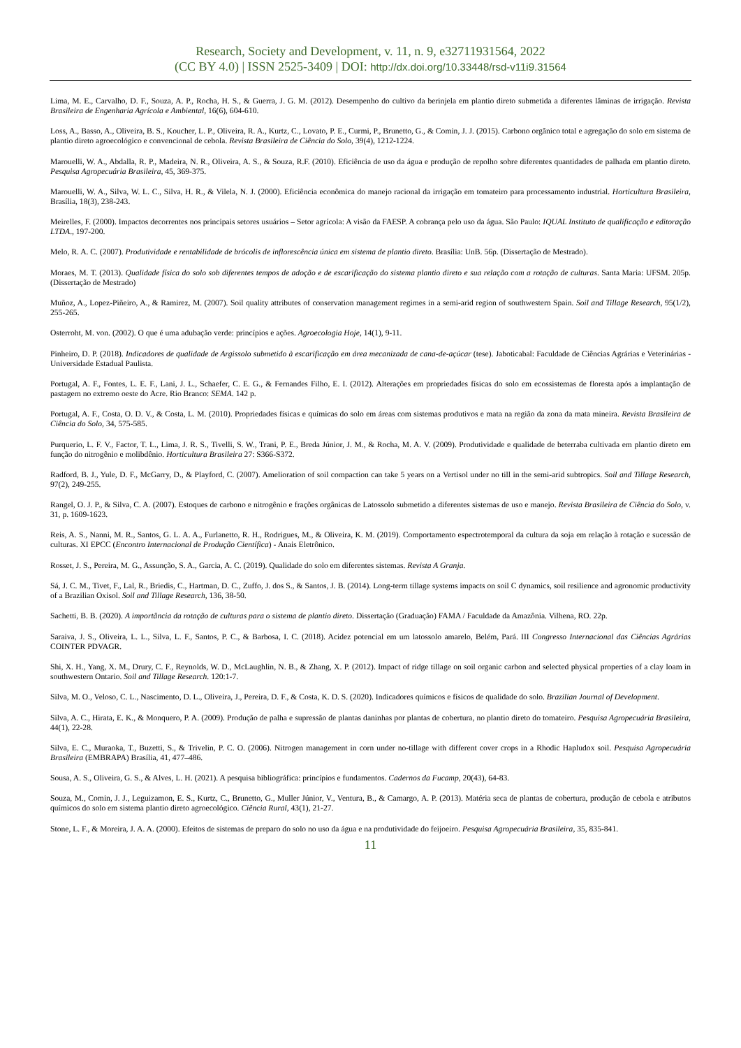Research, Society and Development, v. 11, n. 9, e32711931564, 2022
(CC BY 4.0) | ISSN 2525-3409 | DOI: http://dx.doi.org/10.33448/rsd-v11i9.31564
Lima, M. E., Carvalho, D. F., Souza, A. P., Rocha, H. S., & Guerra, J. G. M. (2012). Desempenho do cultivo da berinjela em plantio direto submetida a diferentes lâminas de irrigação. Revista Brasileira de Engenharia Agrícola e Ambiental, 16(6), 604-610.
Loss, A., Basso, A., Oliveira, B. S., Koucher, L. P., Oliveira, R. A., Kurtz, C., Lovato, P. E., Curmi, P., Brunetto, G., & Comin, J. J. (2015). Carbono orgânico total e agregação do solo em sistema de plantio direto agroecológico e convencional de cebola. Revista Brasileira de Ciência do Solo, 39(4), 1212-1224.
Marouelli, W. A., Abdalla, R. P., Madeira, N. R., Oliveira, A. S., & Souza, R.F. (2010). Eficiência de uso da água e produção de repolho sobre diferentes quantidades de palhada em plantio direto. Pesquisa Agropecuária Brasileira, 45, 369-375.
Marouelli, W. A., Silva, W. L. C., Silva, H. R., & Vilela, N. J. (2000). Eficiência econômica do manejo racional da irrigação em tomateiro para processamento industrial. Horticultura Brasileira, Brasília, 18(3), 238-243.
Meirelles, F. (2000). Impactos decorrentes nos principais setores usuários – Setor agrícola: A visão da FAESP. A cobrança pelo uso da água. São Paulo: IQUAL Instituto de qualificação e editoração LTDA., 197-200.
Melo, R. A. C. (2007). Produtividade e rentabilidade de brócolis de inflorescência única em sistema de plantio direto. Brasília: UnB. 56p. (Dissertação de Mestrado).
Moraes, M. T. (2013). Qualidade física do solo sob diferentes tempos de adoção e de escarificação do sistema plantio direto e sua relação com a rotação de culturas. Santa Maria: UFSM. 205p. (Dissertação de Mestrado)
Muñoz, A., Lopez-Piñeiro, A., & Ramirez, M. (2007). Soil quality attributes of conservation management regimes in a semi-arid region of southwestern Spain. Soil and Tillage Research, 95(1/2), 255-265.
Osterroht, M. von. (2002). O que é uma adubação verde: princípios e ações. Agroecologia Hoje, 14(1), 9-11.
Pinheiro, D. P. (2018). Indicadores de qualidade de Argissolo submetido à escarificação em área mecanizada de cana-de-açúcar (tese). Jaboticabal: Faculdade de Ciências Agrárias e Veterinárias - Universidade Estadual Paulista.
Portugal, A. F., Fontes, L. E. F., Lani, J. L., Schaefer, C. E. G., & Fernandes Filho, E. I. (2012). Alterações em propriedades físicas do solo em ecossistemas de floresta após a implantação de pastagem no extremo oeste do Acre. Rio Branco: SEMA. 142 p.
Portugal, A. F., Costa, O. D. V., & Costa, L. M. (2010). Propriedades físicas e químicas do solo em áreas com sistemas produtivos e mata na região da zona da mata mineira. Revista Brasileira de Ciência do Solo, 34, 575-585.
Purquerio, L. F. V., Factor, T. L., Lima, J. R. S., Tivelli, S. W., Trani, P. E., Breda Júnior, J. M., & Rocha, M. A. V. (2009). Produtividade e qualidade de beterraba cultivada em plantio direto em função do nitrogênio e molibdênio. Horticultura Brasileira 27: S366-S372.
Radford, B. J., Yule, D. F., McGarry, D., & Playford, C. (2007). Amelioration of soil compaction can take 5 years on a Vertisol under no till in the semi-arid subtropics. Soil and Tillage Research, 97(2), 249-255.
Rangel, O. J. P., & Silva, C. A. (2007). Estoques de carbono e nitrogênio e frações orgânicas de Latossolo submetido a diferentes sistemas de uso e manejo. Revista Brasileira de Ciência do Solo, v. 31, p. 1609-1623.
Reis, A. S., Nanni, M. R., Santos, G. L. A. A., Furlanetto, R. H., Rodrigues, M., & Oliveira, K. M. (2019). Comportamento espectrotemporal da cultura da soja em relação à rotação e sucessão de culturas. XI EPCC (Encontro Internacional de Produção Científica) - Anais Eletrônico.
Rosset, J. S., Pereira, M. G., Assunção, S. A., Garcia, A. C. (2019). Qualidade do solo em diferentes sistemas. Revista A Granja.
Sá, J. C. M., Tivet, F., Lal, R., Briedis, C., Hartman, D. C., Zuffo, J. dos S., & Santos, J. B. (2014). Long-term tillage systems impacts on soil C dynamics, soil resilience and agronomic productivity of a Brazilian Oxisol. Soil and Tillage Research, 136, 38-50.
Sachetti, B. B. (2020). A importância da rotação de culturas para o sistema de plantio direto. Dissertação (Graduação) FAMA / Faculdade da Amazônia. Vilhena, RO. 22p.
Saraiva, J. S., Oliveira, L. L., Silva, L. F., Santos, P. C., & Barbosa, I. C. (2018). Acidez potencial em um latossolo amarelo, Belém, Pará. III Congresso Internacional das Ciências Agrárias COINTER PDVAGR.
Shi, X. H., Yang, X. M., Drury, C. F., Reynolds, W. D., McLaughlin, N. B., & Zhang, X. P. (2012). Impact of ridge tillage on soil organic carbon and selected physical properties of a clay loam in southwestern Ontario. Soil and Tillage Research. 120:1-7.
Silva, M. O., Veloso, C. L., Nascimento, D. L., Oliveira, J., Pereira, D. F., & Costa, K. D. S. (2020). Indicadores químicos e físicos de qualidade do solo. Brazilian Journal of Development.
Silva, A. C., Hirata, E. K., & Monquero, P. A. (2009). Produção de palha e supressão de plantas daninhas por plantas de cobertura, no plantio direto do tomateiro. Pesquisa Agropecuária Brasileira, 44(1), 22-28.
Silva, E. C., Muraoka, T., Buzetti, S., & Trivelin, P. C. O. (2006). Nitrogen management in corn under no-tillage with different cover crops in a Rhodic Hapludox soil. Pesquisa Agropecuária Brasileira (EMBRAPA) Brasília, 41, 477–486.
Sousa, A. S., Oliveira, G. S., & Alves, L. H. (2021). A pesquisa bibliográfica: princípios e fundamentos. Cadernos da Fucamp, 20(43), 64-83.
Souza, M., Comin, J. J., Leguizamon, E. S., Kurtz, C., Brunetto, G., Muller Júnior, V., Ventura, B., & Camargo, A. P. (2013). Matéria seca de plantas de cobertura, produção de cebola e atributos químicos do solo em sistema plantio direto agroecológico. Ciência Rural, 43(1), 21-27.
Stone, L. F., & Moreira, J. A. A. (2000). Efeitos de sistemas de preparo do solo no uso da água e na produtividade do feijoeiro. Pesquisa Agropecuária Brasileira, 35, 835-841.
11